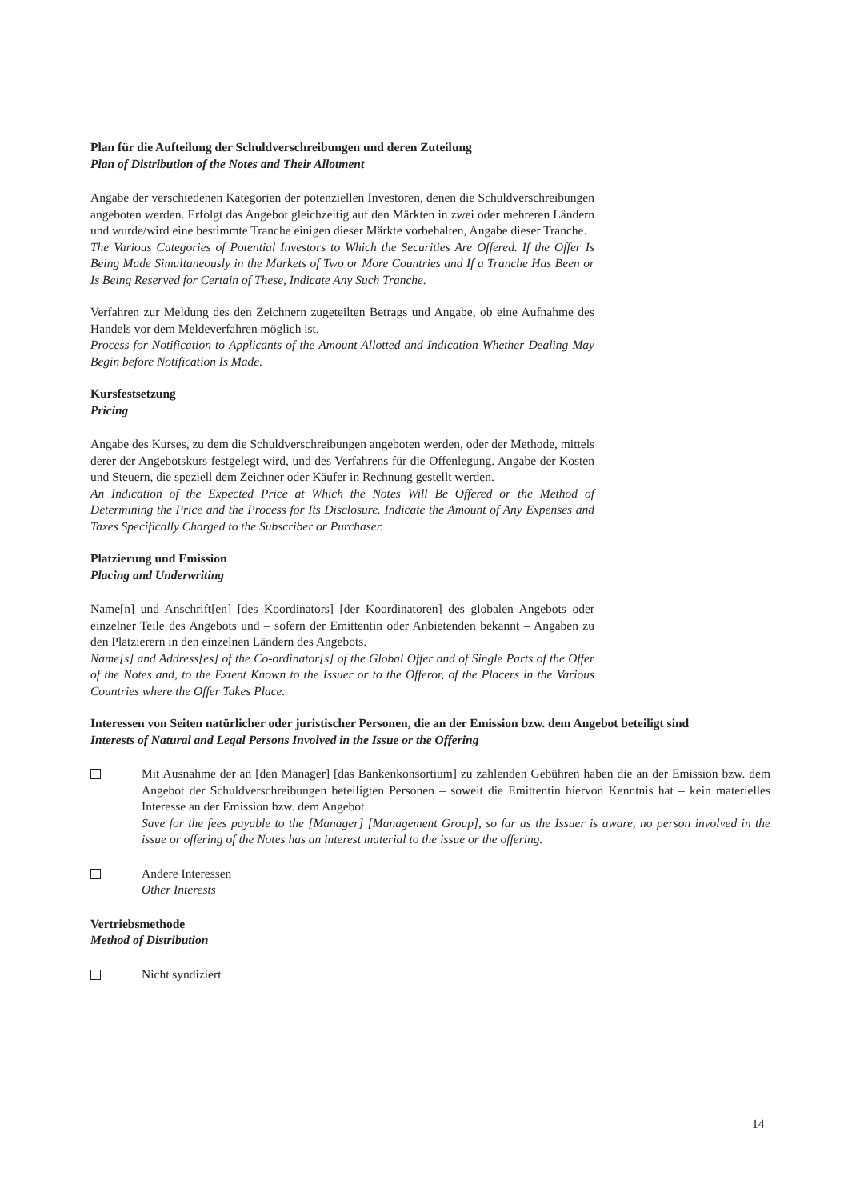Plan für die Aufteilung der Schuldverschreibungen und deren Zuteilung
Plan of Distribution of the Notes and Their Allotment
Angabe der verschiedenen Kategorien der potenziellen Investoren, denen die Schuldverschreibungen angeboten werden. Erfolgt das Angebot gleichzeitig auf den Märkten in zwei oder mehreren Ländern und wurde/wird eine bestimmte Tranche einigen dieser Märkte vorbehalten, Angabe dieser Tranche.
The Various Categories of Potential Investors to Which the Securities Are Offered. If the Offer Is Being Made Simultaneously in the Markets of Two or More Countries and If a Tranche Has Been or Is Being Reserved for Certain of These, Indicate Any Such Tranche.
Verfahren zur Meldung des den Zeichnern zugeteilten Betrags und Angabe, ob eine Aufnahme des Handels vor dem Meldeverfahren möglich ist.
Process for Notification to Applicants of the Amount Allotted and Indication Whether Dealing May Begin before Notification Is Made.
Kursfestsetzung
Pricing
Angabe des Kurses, zu dem die Schuldverschreibungen angeboten werden, oder der Methode, mittels derer der Angebotskurs festgelegt wird, und des Verfahrens für die Offenlegung. Angabe der Kosten und Steuern, die speziell dem Zeichner oder Käufer in Rechnung gestellt werden.
An Indication of the Expected Price at Which the Notes Will Be Offered or the Method of Determining the Price and the Process for Its Disclosure. Indicate the Amount of Any Expenses and Taxes Specifically Charged to the Subscriber or Purchaser.
Platzierung und Emission
Placing and Underwriting
Name[n] und Anschrift[en] [des Koordinators] [der Koordinatoren] des globalen Angebots oder einzelner Teile des Angebots und – sofern der Emittentin oder Anbietenden bekannt – Angaben zu den Platzierern in den einzelnen Ländern des Angebots.
Name[s] and Address[es] of the Co-ordinator[s] of the Global Offer and of Single Parts of the Offer of the Notes and, to the Extent Known to the Issuer or to the Offeror, of the Placers in the Various Countries where the Offer Takes Place.
Interessen von Seiten natürlicher oder juristischer Personen, die an der Emission bzw. dem Angebot beteiligt sind
Interests of Natural and Legal Persons Involved in the Issue or the Offering
Mit Ausnahme der an [den Manager] [das Bankenkonsortium] zu zahlenden Gebühren haben die an der Emission bzw. dem Angebot der Schuldverschreibungen beteiligten Personen – soweit die Emittentin hiervon Kenntnis hat – kein materielles Interesse an der Emission bzw. dem Angebot.
Save for the fees payable to the [Manager] [Management Group], so far as the Issuer is aware, no person involved in the issue or offering of the Notes has an interest material to the issue or the offering.
Andere Interessen
Other Interests
Vertriebsmethode
Method of Distribution
Nicht syndiziert
14